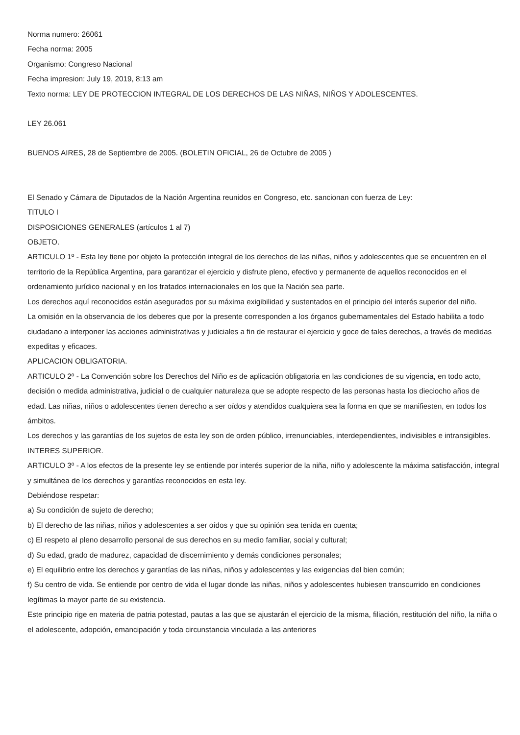Norma numero: 26061
Fecha norma: 2005
Organismo: Congreso Nacional
Fecha impresion: July 19, 2019, 8:13 am
Texto norma: LEY DE PROTECCION INTEGRAL DE LOS DERECHOS DE LAS NIÑAS, NIÑOS Y ADOLESCENTES.
LEY 26.061
BUENOS AIRES, 28 de Septiembre de 2005. (BOLETIN OFICIAL, 26 de Octubre de 2005 )
El Senado y Cámara de Diputados de la Nación Argentina reunidos en Congreso, etc. sancionan con fuerza de Ley:
TITULO I
DISPOSICIONES GENERALES (artículos 1 al 7)
OBJETO.
ARTICULO 1º - Esta ley tiene por objeto la protección integral de los derechos de las niñas, niños y adolescentes que se encuentren en el territorio de la República Argentina, para garantizar el ejercicio y disfrute pleno, efectivo y permanente de aquellos reconocidos en el ordenamiento jurídico nacional y en los tratados internacionales en los que la Nación sea parte.
Los derechos aquí reconocidos están asegurados por su máxima exigibilidad y sustentados en el principio del interés superior del niño.
La omisión en la observancia de los deberes que por la presente corresponden a los órganos gubernamentales del Estado habilita a todo ciudadano a interponer las acciones administrativas y judiciales a fin de restaurar el ejercicio y goce de tales derechos, a través de medidas expeditas y eficaces.
APLICACION OBLIGATORIA.
ARTICULO 2º - La Convención sobre los Derechos del Niño es de aplicación obligatoria en las condiciones de su vigencia, en todo acto, decisión o medida administrativa, judicial o de cualquier naturaleza que se adopte respecto de las personas hasta los dieciocho años de edad. Las niñas, niños o adolescentes tienen derecho a ser oídos y atendidos cualquiera sea la forma en que se manifiesten, en todos los ámbitos.
Los derechos y las garantías de los sujetos de esta ley son de orden público, irrenunciables, interdependientes, indivisibles e intransigibles.
INTERES SUPERIOR.
ARTICULO 3º - A los efectos de la presente ley se entiende por interés superior de la niña, niño y adolescente la máxima satisfacción, integral y simultánea de los derechos y garantías reconocidos en esta ley.
Debiéndose respetar:
a) Su condición de sujeto de derecho;
b) El derecho de las niñas, niños y adolescentes a ser oídos y que su opinión sea tenida en cuenta;
c) El respeto al pleno desarrollo personal de sus derechos en su medio familiar, social y cultural;
d) Su edad, grado de madurez, capacidad de discernimiento y demás condiciones personales;
e) El equilibrio entre los derechos y garantías de las niñas, niños y adolescentes y las exigencias del bien común;
f) Su centro de vida. Se entiende por centro de vida el lugar donde las niñas, niños y adolescentes hubiesen transcurrido en condiciones legítimas la mayor parte de su existencia.
Este principio rige en materia de patria potestad, pautas a las que se ajustarán el ejercicio de la misma, filiación, restitución del niño, la niña o el adolescente, adopción, emancipación y toda circunstancia vinculada a las anteriores